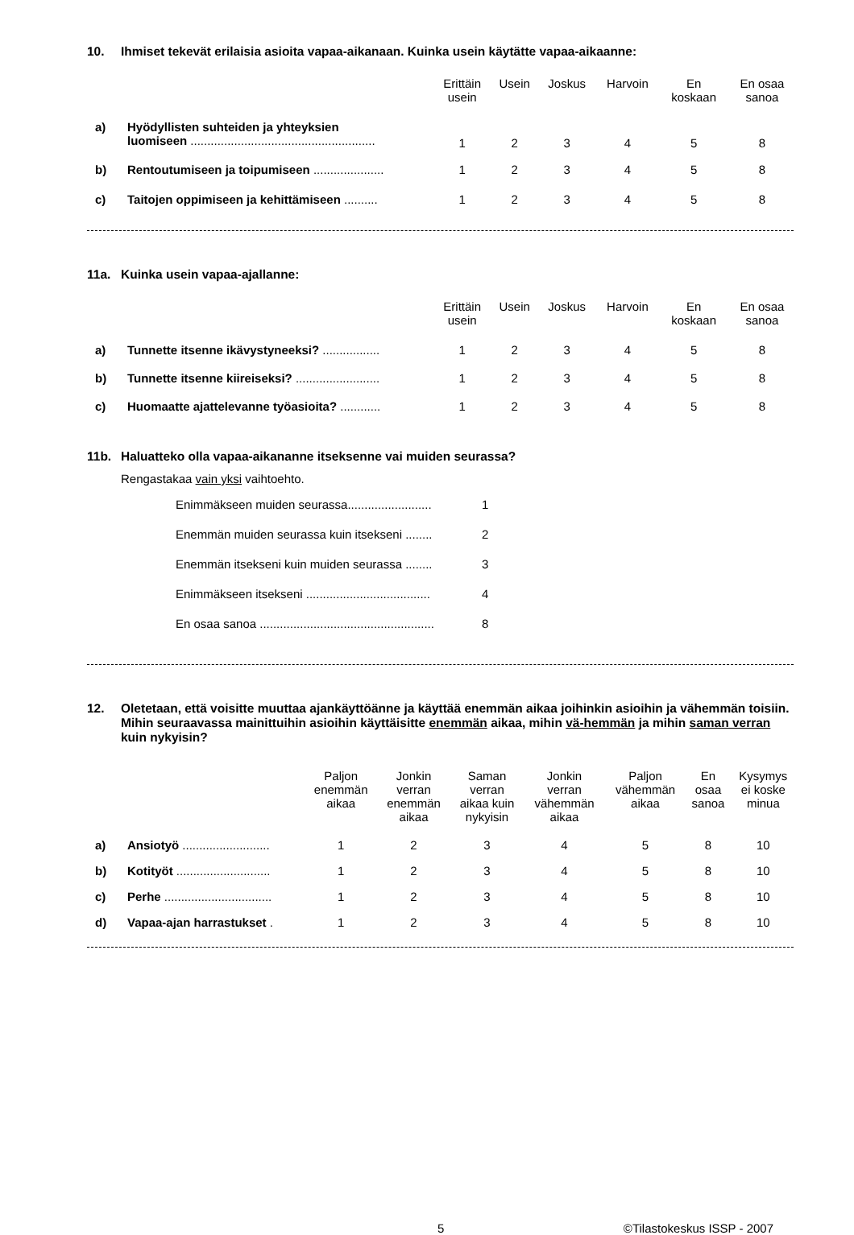10. Ihmiset tekevät erilaisia asioita vapaa-aikanaan. Kuinka usein käytätte vapaa-aikaanne:
| | | Erittäin usein | Usein | Joskus | Harvoin | En koskaan | En osaa sanoa |
| --- | --- | --- | --- | --- | --- | --- | --- |
| a) | Hyödyllisten suhteiden ja yhteyksien luomiseen ....................................................... | 1 | 2 | 3 | 4 | 5 | 8 |
| b) | Rentoutumiseen ja toipumiseen ..................... | 1 | 2 | 3 | 4 | 5 | 8 |
| c) | Taitojen oppimiseen ja kehittämiseen .......... | 1 | 2 | 3 | 4 | 5 | 8 |
11a. Kuinka usein vapaa-ajallanne:
| | | Erittäin usein | Usein | Joskus | Harvoin | En koskaan | En osaa sanoa |
| --- | --- | --- | --- | --- | --- | --- | --- |
| a) | Tunnette itsenne ikävystyneeksi? ................. | 1 | 2 | 3 | 4 | 5 | 8 |
| b) | Tunnette itsenne kiireiseksi? ......................... | 1 | 2 | 3 | 4 | 5 | 8 |
| c) | Huomaatte ajattelevanne työasioita? ............ | 1 | 2 | 3 | 4 | 5 | 8 |
11b. Haluatteko olla vapaa-aikananne itseksenne vai muiden seurassa?
Rengastakaa vain yksi vaihtoehto.
| Enimmäkseen muiden seurassa......................... | 1 |
| Enemmän muiden seurassa kuin itsekseni ........ | 2 |
| Enemmän itsekseni kuin muiden seurassa ........ | 3 |
| Enimmäkseen itsekseni ..................................... | 4 |
| En osaa sanoa .................................................... | 8 |
12. Oletetaan, että voisitte muuttaa ajankäyttöänne ja käyttää enemmän aikaa joihinkin asioihin ja vähemmän toisiin. Mihin seuraavassa mainittuihin asioihin käyttäisitte enemmän aikaa, mihin vä-hemmän ja mihin saman verran kuin nykyisin?
| | | Paljon enemmän aikaa | Jonkin verran enemmän aikaa | Saman verran aikaa kuin nykyisin | Jonkin verran vähemmän aikaa | Paljon vähemmän aikaa | En osaa sanoa | Kysymys ei koske minua |
| --- | --- | --- | --- | --- | --- | --- | --- | --- |
| a) | Ansiotyö .......................... | 1 | 2 | 3 | 4 | 5 | 8 | 10 |
| b) | Kotityöt ............................ | 1 | 2 | 3 | 4 | 5 | 8 | 10 |
| c) | Perhe ................................ | 1 | 2 | 3 | 4 | 5 | 8 | 10 |
| d) | Vapaa-ajan harrastukset . | 1 | 2 | 3 | 4 | 5 | 8 | 10 |
5 ©Tilastokeskus ISSP - 2007